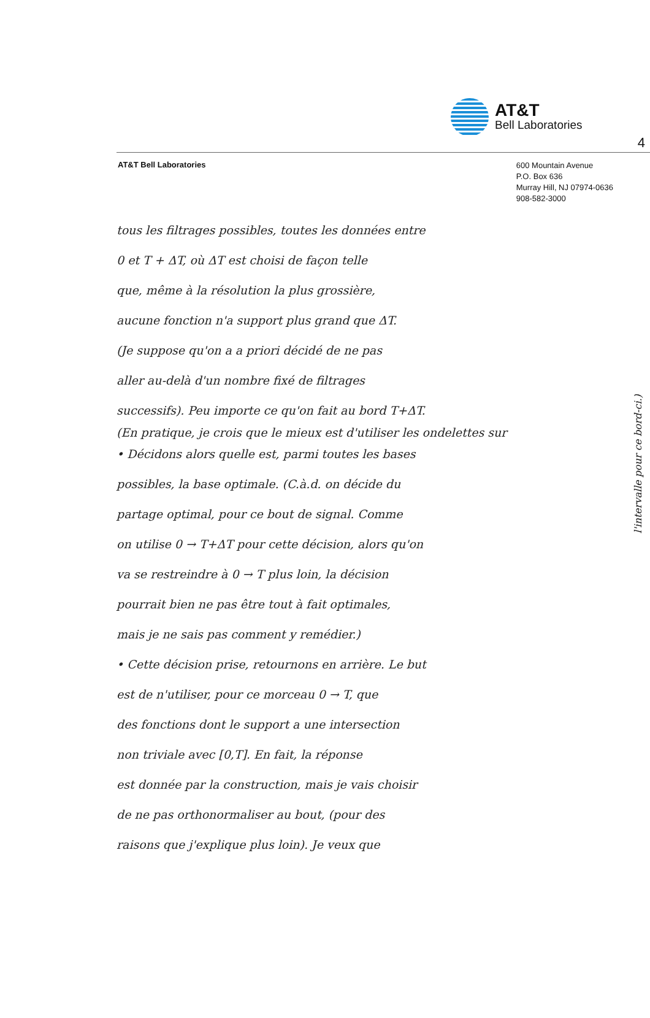4
AT&T
Bell Laboratories
AT&T Bell Laboratories
600 Mountain Avenue
P.O. Box 636
Murray Hill, NJ 07974-0636
908-582-3000
tous les filtrages possibles, toutes les données entre
0 et T + ΔT, où ΔT est choisi de façon telle
que, même à la résolution la plus grossière,
aucune fonction n'a support plus grand que ΔT.
(Je suppose qu'on a a priori décidé de ne pas
aller au-delà d'un nombre fixé de filtrages
successifs). Peu importe ce qu'on fait au bord T+ΔT.
(En pratique, je crois que le mieux est d'utiliser les ondelettes sur
• Décidons alors quelle est, parmi toutes les bases
possibles, la base optimale. (C.à.d. on décide du
partage optimal, pour ce bout de signal. Comme
on utilise 0 → T+ΔT pour cette décision, alors qu'on
va se restreindre à 0 → T plus loin, la décision
pourrait bien ne pas être tout à fait optimales,
mais je ne sais pas comment y remédier.)
• Cette décision prise, retournons en arrière. Le but
est de n'utiliser, pour ce morceau 0 → T, que
des fonctions dont le support a une intersection
non triviale avec [0,T]. En fait, la réponse
est donnée par la construction, mais je vais choisir
de ne pas orthonormaliser au bout, (pour des
raisons que j'explique plus loin). Je veux que
l'intervalle pour ce bord-ci.)